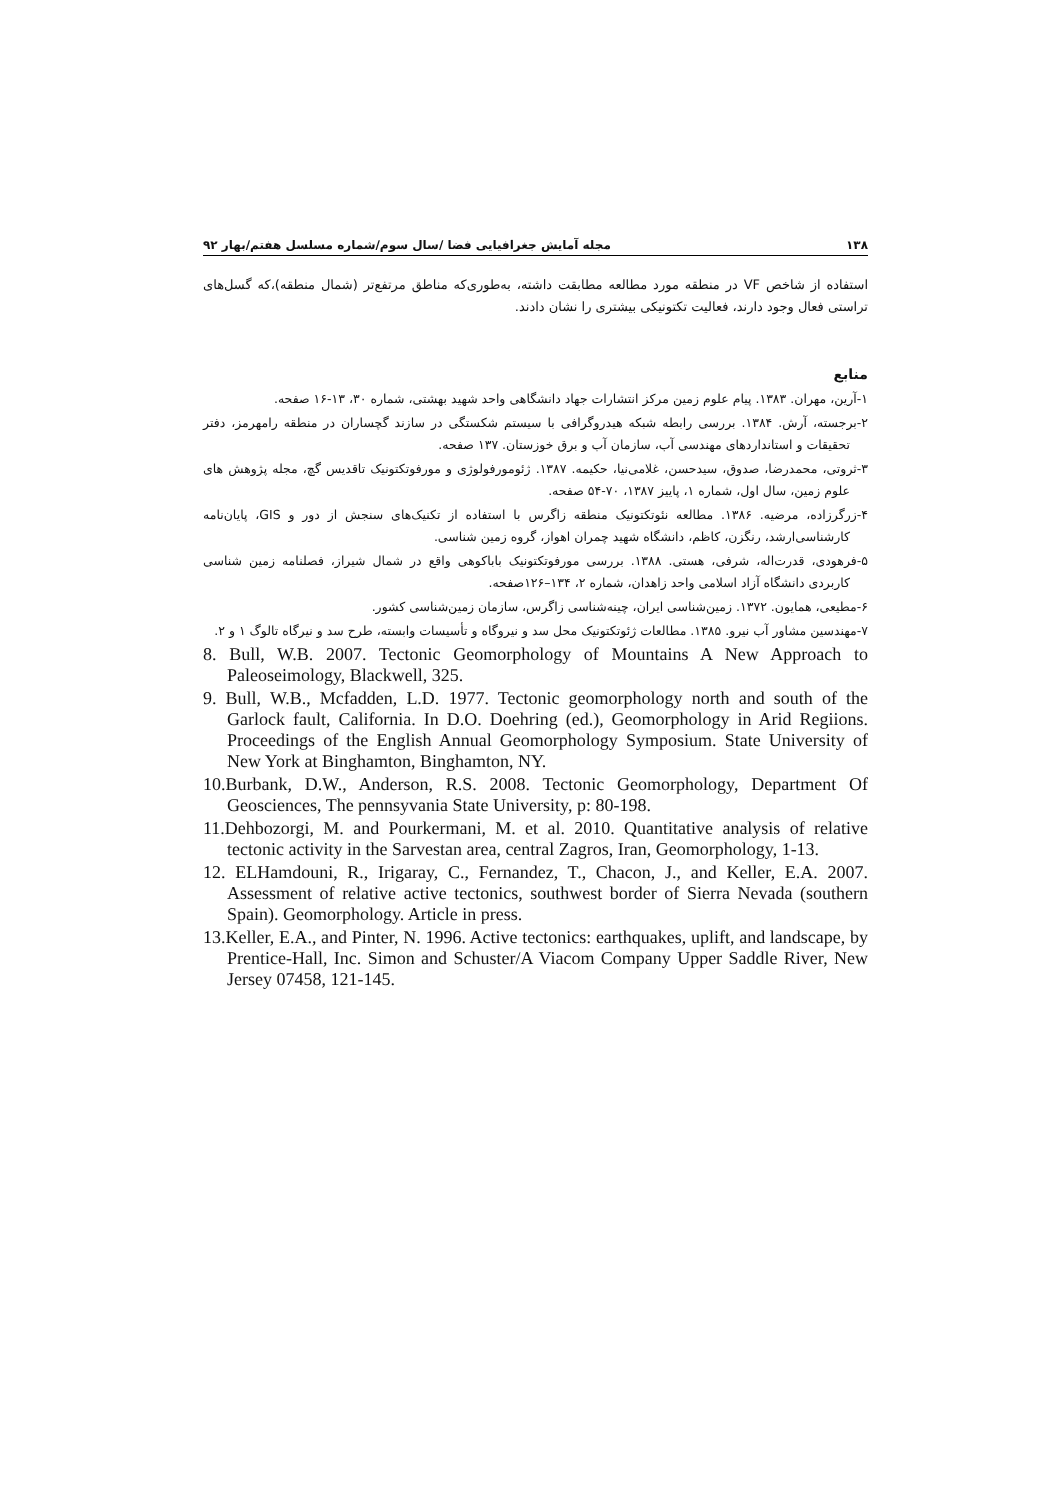۱۳۸ مجله آمایش جغرافیایی فضا /سال سوم/شماره مسلسل هفتم/بهار ۹۲
استفاده از شاخص VF در منطقه مورد مطالعه مطابقت داشته، به‌طوری‌که مناطق مرتفع‌تر (شمال منطقه)،که گسل‌های تراستی فعال وجود دارند، فعالیت تکتونیکی بیشتری را نشان دادند.
منابع
۱-آرین، مهران. ۱۳۸۳. پیام علوم زمین مرکز انتشارات جهاد دانشگاهی واحد شهید بهشتی، شماره ۳۰، ۱۳-۱۶ صفحه.
۲-برجسته، آرش. ۱۳۸۴. بررسی رابطه شبکه هیدروگرافی با سیستم شکستگی در سازند گچساران در منطقه رامهرمز، دفتر تحقیقات و استانداردهای مهندسی آب، سازمان آب و برق خوزستان. ۱۳۷ صفحه.
۳-ثروتی، محمدرضا، صدوق، سیدحسن، غلامی‌نیا، حکیمه. ۱۳۸۷. ژئومورفولوژی و مورفوتکتونیک تاقدیس گچ، مجله پژوهش های علوم زمین، سال اول، شماره ۱، پاییز ۱۳۸۷، ۷۰-۵۴ صفحه.
۴-زرگرزاده، مرضیه. ۱۳۸۶. مطالعه نئوتکتونیک منطقه زاگرس با استفاده از تکنیک‌های سنجش از دور و GIS، پایان‌نامه کارشناسی‌ارشد، رنگزن، کاظم، دانشگاه شهید چمران اهواز، گروه زمین شناسی.
۵-فرهودی، قدرت‌اله، شرفی، هستی. ۱۳۸۸. بررسی مورفوتکتونیک باباکوهی واقع در شمال شیراز، فصلنامه زمین شناسی کاربردی دانشگاه آزاد اسلامی واحد زاهدان، شماره ۲، ۱۳۴–۱۲۶صفحه.
۶-مطیعی، همایون. ۱۳۷۲. زمین‌شناسی ایران، چینه‌شناسی زاگرس، سازمان زمین‌شناسی کشور.
۷-مهندسین مشاور آب نیرو. ۱۳۸۵. مطالعات ژئوتکتونیک محل سد و نیروگاه و تأسیسات وابسته، طرح سد و نیرگاه تالوگ ۱ و ۲.
8. Bull, W.B. 2007. Tectonic Geomorphology of Mountains A New Approach to Paleoseimology, Blackwell, 325.
9. Bull, W.B., Mcfadden, L.D. 1977. Tectonic geomorphology north and south of the Garlock fault, California. In D.O. Doehring (ed.), Geomorphology in Arid Regiions. Proceedings of the English Annual Geomorphology Symposium. State University of New York at Binghamton, Binghamton, NY.
10.Burbank, D.W., Anderson, R.S. 2008. Tectonic Geomorphology, Department Of Geosciences, The pennsyvania State University, p: 80-198.
11.Dehbozorgi, M. and Pourkermani, M. et al. 2010. Quantitative analysis of relative tectonic activity in the Sarvestan area, central Zagros, Iran, Geomorphology, 1-13.
12. ELHamdouni, R., Irigaray, C., Fernandez, T., Chacon, J., and Keller, E.A. 2007. Assessment of relative active tectonics, southwest border of Sierra Nevada (southern Spain). Geomorphology. Article in press.
13.Keller, E.A., and Pinter, N. 1996. Active tectonics: earthquakes, uplift, and landscape, by Prentice-Hall, Inc. Simon and Schuster/A Viacom Company Upper Saddle River, New Jersey 07458, 121-145.